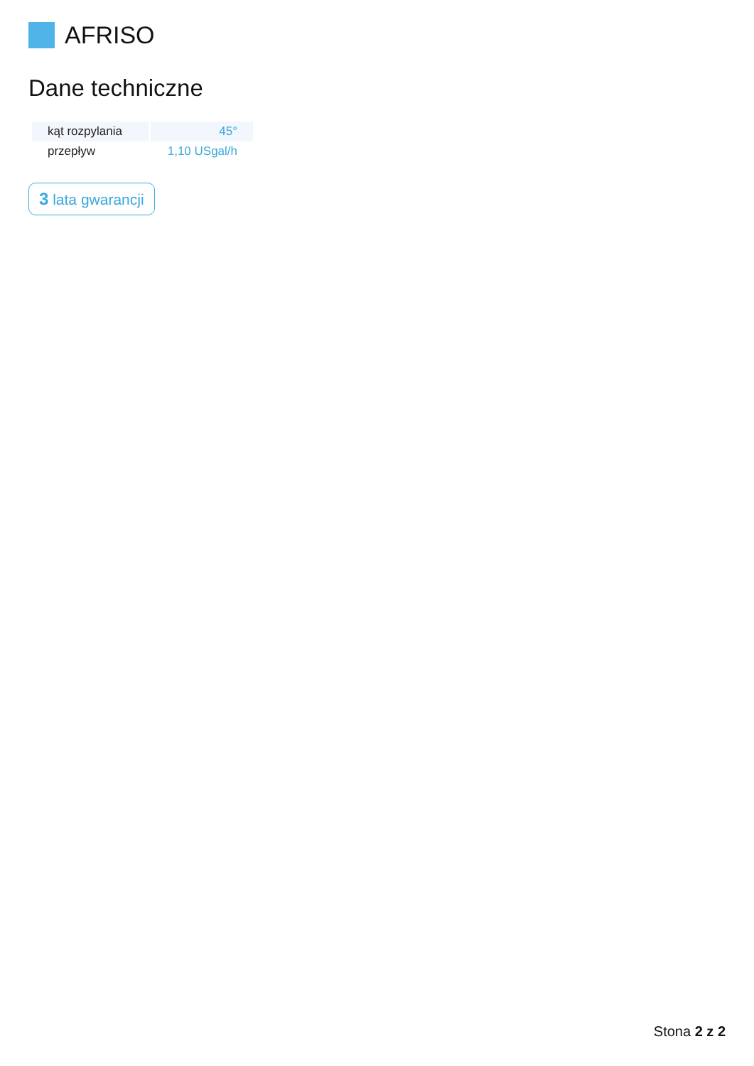AFRISO
Dane techniczne
| kąt rozpylania | 45° |
| przepływ | 1,10 USgal/h |
3 lata gwarancji
Stona 2 z 2